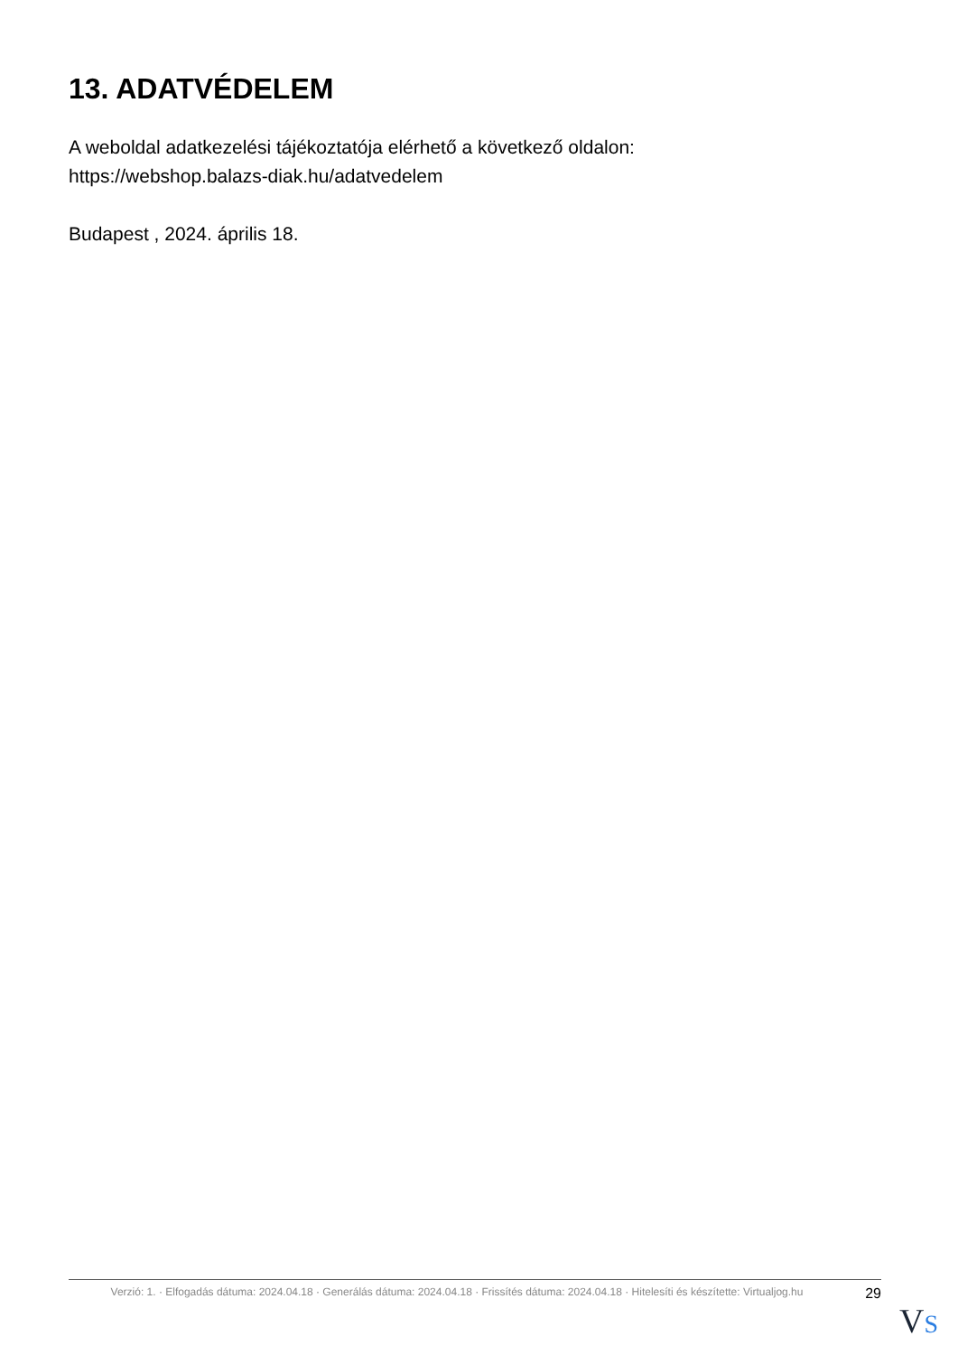13. ADATVÉDELEM
A weboldal adatkezelési tájékoztatója elérhető a következő oldalon:
https://webshop.balazs-diak.hu/adatvedelem
Budapest , 2024. április 18.
Verzió: 1. · Elfogadás dátuma: 2024.04.18 · Generálás dátuma: 2024.04.18 · Frissítés dátuma: 2024.04.18 · Hitelesíti és készítette: Virtualjog.hu
29
VS